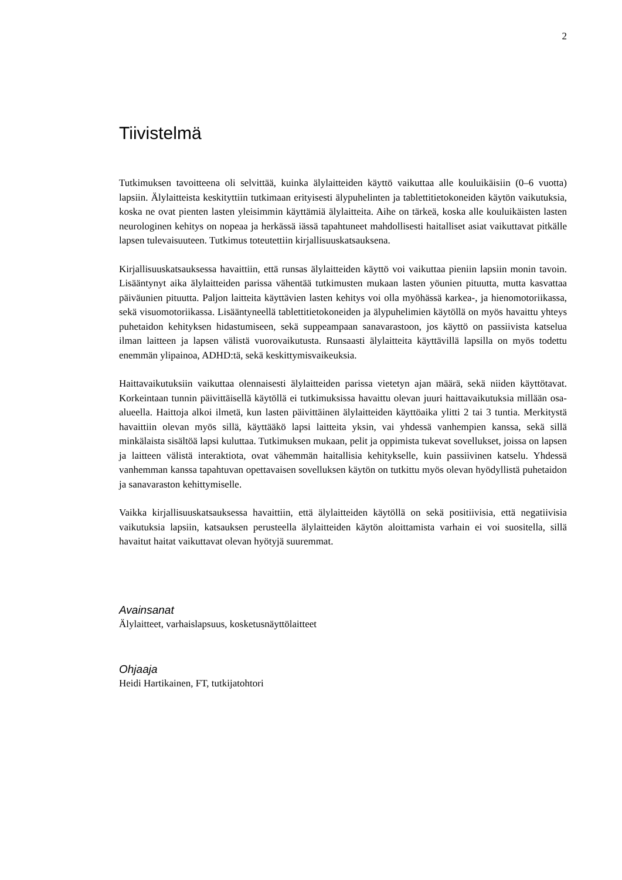2
Tiivistelmä
Tutkimuksen tavoitteena oli selvittää, kuinka älylaitteiden käyttö vaikuttaa alle kouluikäisiin (0–6 vuotta) lapsiin. Älylaitteista keskityttiin tutkimaan erityisesti älypuhelinten ja tablettitietokoneiden käytön vaikutuksia, koska ne ovat pienten lasten yleisimmin käyttämiä älylaitteita. Aihe on tärkeä, koska alle kouluikäisten lasten neurologinen kehitys on nopeaa ja herkässä iässä tapahtuneet mahdollisesti haitalliset asiat vaikuttavat pitkälle lapsen tulevaisuuteen. Tutkimus toteutettiin kirjallisuuskatsauksena.
Kirjallisuuskatsauksessa havaittiin, että runsas älylaitteiden käyttö voi vaikuttaa pieniin lapsiin monin tavoin. Lisääntynyt aika älylaitteiden parissa vähentää tutkimusten mukaan lasten yöunien pituutta, mutta kasvattaa päiväunien pituutta. Paljon laitteita käyttävien lasten kehitys voi olla myöhässä karkea-, ja hienomotoriikassa, sekä visuomotoriikassa. Lisääntyneellä tablettitietokoneiden ja älypuhelimien käytöllä on myös havaittu yhteys puhetaidon kehityksen hidastumiseen, sekä suppeampaan sanavarastoon, jos käyttö on passiivista katselua ilman laitteen ja lapsen välistä vuorovaikutusta. Runsaasti älylaitteita käyttävillä lapsilla on myös todettu enemmän ylipainoa, ADHD:tä, sekä keskittymisvaikeuksia.
Haittavaikutuksiin vaikuttaa olennaisesti älylaitteiden parissa vietetyn ajan määrä, sekä niiden käyttötavat. Korkeintaan tunnin päivittäisellä käytöllä ei tutkimuksissa havaittu olevan juuri haittavaikutuksia millään osa-alueella. Haittoja alkoi ilmetä, kun lasten päivittäinen älylaitteiden käyttöaika ylitti 2 tai 3 tuntia. Merkitystä havaittiin olevan myös sillä, käyttääkö lapsi laitteita yksin, vai yhdessä vanhempien kanssa, sekä sillä minkälaista sisältöä lapsi kuluttaa. Tutkimuksen mukaan, pelit ja oppimista tukevat sovellukset, joissa on lapsen ja laitteen välistä interaktiota, ovat vähemmän haitallisia kehitykselle, kuin passiivinen katselu. Yhdessä vanhemman kanssa tapahtuvan opettavaisen sovelluksen käytön on tutkittu myös olevan hyödyllistä puhetaidon ja sanavaraston kehittymiselle.
Vaikka kirjallisuuskatsauksessa havaittiin, että älylaitteiden käytöllä on sekä positiivisia, että negatiivisia vaikutuksia lapsiin, katsauksen perusteella älylaitteiden käytön aloittamista varhain ei voi suositella, sillä havaitut haitat vaikuttavat olevan hyötyjä suuremmat.
Avainsanat
Älylaitteet, varhaislapsuus, kosketusnäyttölaitteet
Ohjaaja
Heidi Hartikainen, FT, tutkijatohtori